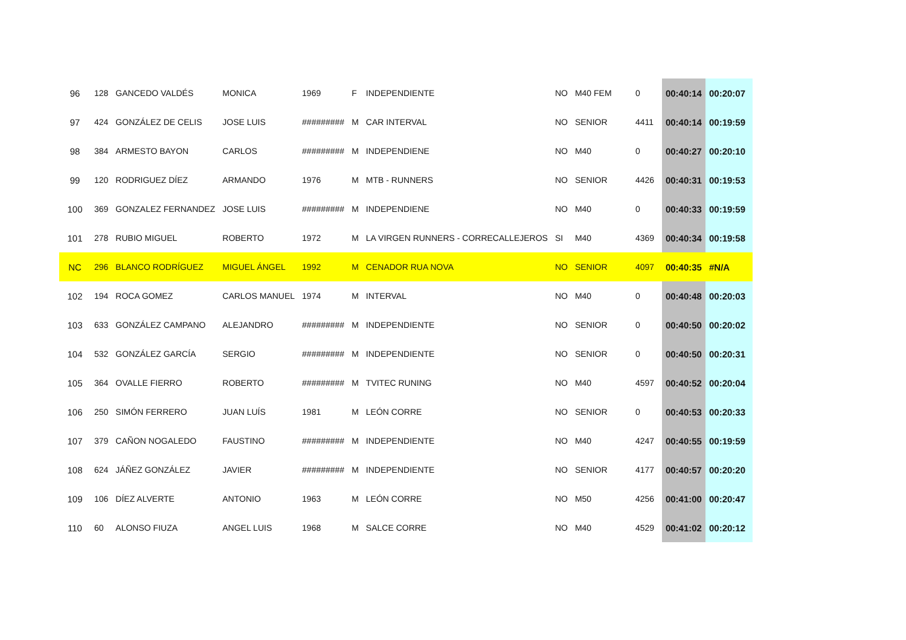| 96 | 128 | GANCEDO VALDÉS | MONICA | 1969 | F | INDEPENDIENTE | NO | M40 FEM | 0 | 00:40:14 | 00:20:07 |
| 97 | 424 | GONZÁLEZ DE CELIS | JOSE LUIS | ######### | M | CAR INTERVAL | NO | SENIOR | 4411 | 00:40:14 | 00:19:59 |
| 98 | 384 | ARMESTO BAYON | CARLOS | ######### | M | INDEPENDIENE | NO | M40 | 0 | 00:40:27 | 00:20:10 |
| 99 | 120 | RODRIGUEZ DÍEZ | ARMANDO | 1976 | M | MTB - RUNNERS | NO | SENIOR | 4426 | 00:40:31 | 00:19:53 |
| 100 | 369 | GONZALEZ FERNANDEZ | JOSE LUIS | ######### | M | INDEPENDIENE | NO | M40 | 0 | 00:40:33 | 00:19:59 |
| 101 | 278 | RUBIO MIGUEL | ROBERTO | 1972 | M | LA VIRGEN RUNNERS - CORRECALLEJEROS | SI | M40 | 4369 | 00:40:34 | 00:19:58 |
| NC | 296 | BLANCO RODRÍGUEZ | MIGUEL ÁNGEL | 1992 | M | CENADOR RUA NOVA | NO | SENIOR | 4097 | 00:40:35 | #N/A |
| 102 | 194 | ROCA GOMEZ | CARLOS MANUEL | 1974 | M | INTERVAL | NO | M40 | 0 | 00:40:48 | 00:20:03 |
| 103 | 633 | GONZÁLEZ CAMPANO | ALEJANDRO | ######### | M | INDEPENDIENTE | NO | SENIOR | 0 | 00:40:50 | 00:20:02 |
| 104 | 532 | GONZÁLEZ GARCÍA | SERGIO | ######### | M | INDEPENDIENTE | NO | SENIOR | 0 | 00:40:50 | 00:20:31 |
| 105 | 364 | OVALLE FIERRO | ROBERTO | ######### | M | TVITEC RUNING | NO | M40 | 4597 | 00:40:52 | 00:20:04 |
| 106 | 250 | SIMÓN FERRERO | JUAN LUÍS | 1981 | M | LEÓN CORRE | NO | SENIOR | 0 | 00:40:53 | 00:20:33 |
| 107 | 379 | CAÑON NOGALEDO | FAUSTINO | ######### | M | INDEPENDIENTE | NO | M40 | 4247 | 00:40:55 | 00:19:59 |
| 108 | 624 | JÁÑEZ GONZÁLEZ | JAVIER | ######### | M | INDEPENDIENTE | NO | SENIOR | 4177 | 00:40:57 | 00:20:20 |
| 109 | 106 | DÍEZ ALVERTE | ANTONIO | 1963 | M | LEÓN CORRE | NO | M50 | 4256 | 00:41:00 | 00:20:47 |
| 110 | 60 | ALONSO FIUZA | ANGEL LUIS | 1968 | M | SALCE CORRE | NO | M40 | 4529 | 00:41:02 | 00:20:12 |